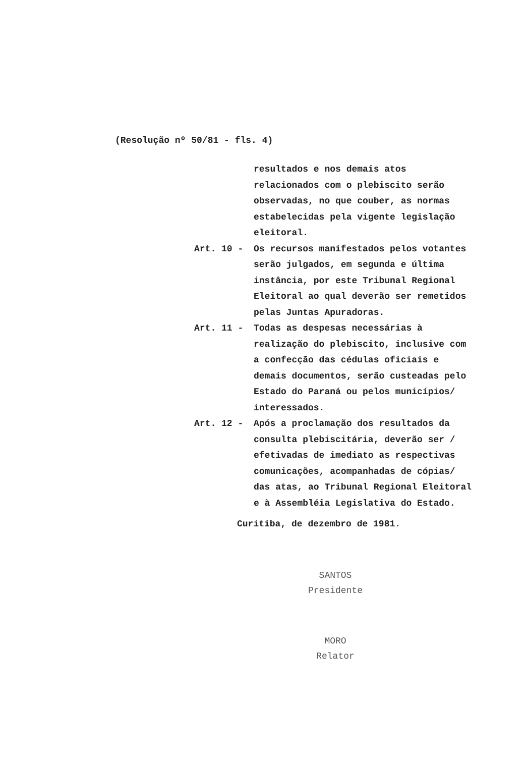(Resolução nº 50/81 - fls. 4)
resultados e nos demais atos relacionados com o plebiscito serão observadas, no que couber, as normas estabelecidas pela vigente legislação eleitoral.
Art. 10 - Os recursos manifestados pelos votantes serão julgados, em segunda e última instância, por este Tribunal Regional Eleitoral ao qual deverão ser remetidos pelas Juntas Apuradoras.
Art. 11 - Todas as despesas necessárias à realização do plebiscito, inclusive com a confecção das cédulas oficiais e demais documentos, serão custeadas pelo Estado do Paraná ou pelos municípios/ interessados.
Art. 12 - Após a proclamação dos resultados da consulta plebiscitária, deverão ser / efetivadas de imediato as respectivas comunicações, acompanhadas de cópias/ das atas, ao Tribunal Regional Eleitoral e à Assembléia Legislativa do Estado.
Curitiba, de dezembro de 1981.
SANTOS
Presidente
MORO
Relator